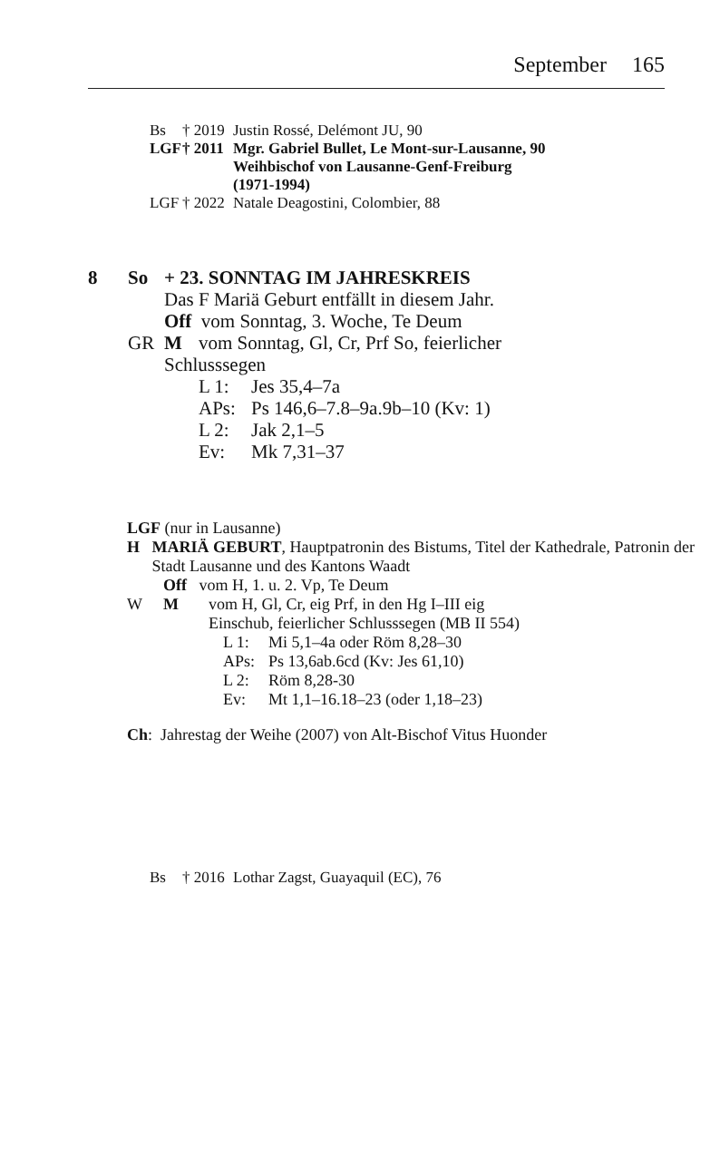September 165
Bs † 2019
Justin Rossé, Delémont JU, 90
LGF † 2011
Mgr. Gabriel Bullet, Le Mont-sur-Lausanne, 90
Weihbischof von Lausanne-Genf-Freiburg
(1971-1994)
LGF † 2022
Natale Deagostini, Colombier, 88
8 So + 23. SONNTAG IM JAHRESKREIS
Das F Mariä Geburt entfällt in diesem Jahr.
Off vom Sonntag, 3. Woche, Te Deum
GR M vom Sonntag, Gl, Cr, Prf So, feierlicher
Schlusssegen
L 1: Jes 35,4–7a
APs: Ps 146,6–7.8–9a.9b–10 (Kv: 1)
L 2: Jak 2,1–5
Ev: Mk 7,31–37
LGF (nur in Lausanne)
H MARIÄ GEBURT, Hauptpatronin des Bistums, Titel der Kathedrale, Patronin der Stadt Lausanne und des Kantons Waadt
Off vom H, 1. u. 2. Vp, Te Deum
W M vom H, Gl, Cr, eig Prf, in den Hg I–III eig
Einschub, feierlicher Schlusssegen (MB II 554)
L 1: Mi 5,1–4a oder Röm 8,28–30
APs: Ps 13,6ab.6cd (Kv: Jes 61,10)
L 2: Röm 8,28-30
Ev: Mt 1,1–16.18–23 (oder 1,18–23)
Ch: Jahrestag der Weihe (2007) von Alt-Bischof Vitus Huonder
Bs † 2016
Lothar Zagst, Guayaquil (EC), 76